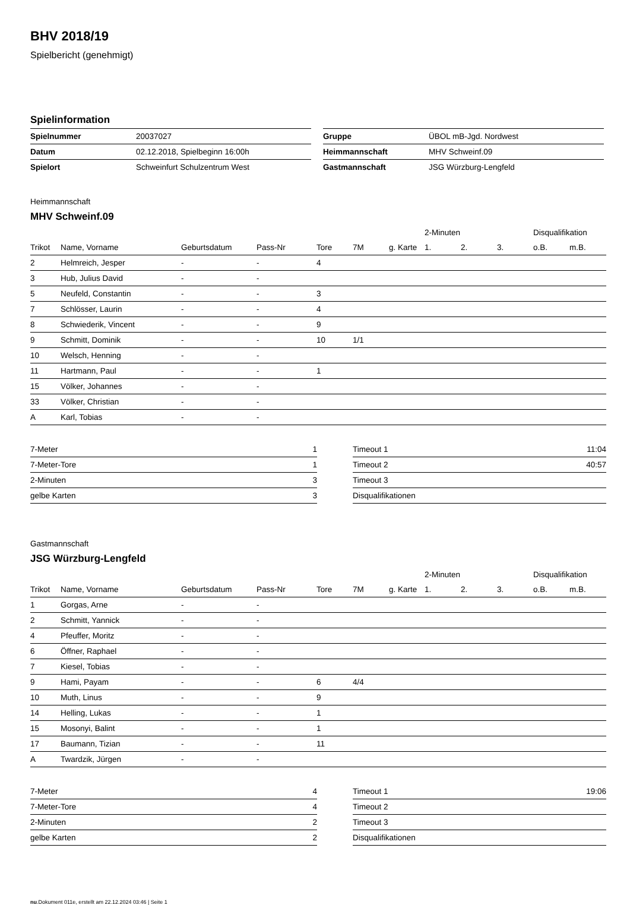BHV 2018/19
Spielbericht (genehmigt)
Spielinformation
| Spielnummer | 20037027 |
| Datum | 02.12.2018, Spielbeginn 16:00h |
| Spielort | Schweinfurt Schulzentrum West |
| Gruppe | ÜBOL mB-Jgd. Nordwest |
| Heimmannschaft | MHV Schweinf.09 |
| Gastmannschaft | JSG Würzburg-Lengfeld |
Heimmannschaft
MHV Schweinf.09
| | | | | | | | 2-Minuten | | | Disqualifikation | |
| Trikot | Name, Vorname | Geburtsdatum | Pass-Nr | Tore | 7M | g. Karte | 1. | 2. | 3. | o.B. | m.B. |
| 2 | Helmreich, Jesper | - | - | 4 | | | | | | | |
| 3 | Hub, Julius David | - | - | | | | | | | | |
| 5 | Neufeld, Constantin | - | - | 3 | | | | | | | |
| 7 | Schlösser, Laurin | - | - | 4 | | | | | | | |
| 8 | Schwiederik, Vincent | - | - | 9 | | | | | | | |
| 9 | Schmitt, Dominik | - | - | 10 | 1/1 | | | | | | |
| 10 | Welsch, Henning | - | - | | | | | | | | |
| 11 | Hartmann, Paul | - | - | 1 | | | | | | | |
| 15 | Völker, Johannes | - | - | | | | | | | | |
| 33 | Völker, Christian | - | - | | | | | | | | |
| A | Karl, Tobias | - | - | | | | | | | | |
| 7-Meter | 1 |
| 7-Meter-Tore | 1 |
| 2-Minuten | 3 |
| gelbe Karten | 3 |
| Timeout 1 | 11:04 |
| Timeout 2 | 40:57 |
| Timeout 3 | |
| Disqualifikationen | |
Gastmannschaft
JSG Würzburg-Lengfeld
| | | | | | | | 2-Minuten | | | Disqualifikation | |
| Trikot | Name, Vorname | Geburtsdatum | Pass-Nr | Tore | 7M | g. Karte | 1. | 2. | 3. | o.B. | m.B. |
| 1 | Gorgas, Arne | - | - | | | | | | | | |
| 2 | Schmitt, Yannick | - | - | | | | | | | | |
| 4 | Pfeuffer, Moritz | - | - | | | | | | | | |
| 6 | Öffner, Raphael | - | - | | | | | | | | |
| 7 | Kiesel, Tobias | - | - | | | | | | | | |
| 9 | Hami, Payam | - | - | 6 | 4/4 | | | | | | |
| 10 | Muth, Linus | - | - | 9 | | | | | | | |
| 14 | Helling, Lukas | - | - | 1 | | | | | | | |
| 15 | Mosonyi, Balint | - | - | 1 | | | | | | | |
| 17 | Baumann, Tizian | - | - | 11 | | | | | | | |
| A | Twardzik, Jürgen | - | - | | | | | | | | |
| 7-Meter | 4 |
| 7-Meter-Tore | 4 |
| 2-Minuten | 2 |
| gelbe Karten | 2 |
| Timeout 1 | 19:06 |
| Timeout 2 | |
| Timeout 3 | |
| Disqualifikationen | |
nu.Dokument 011e, erstellt am 22.12.2024 03:46 | Seite 1